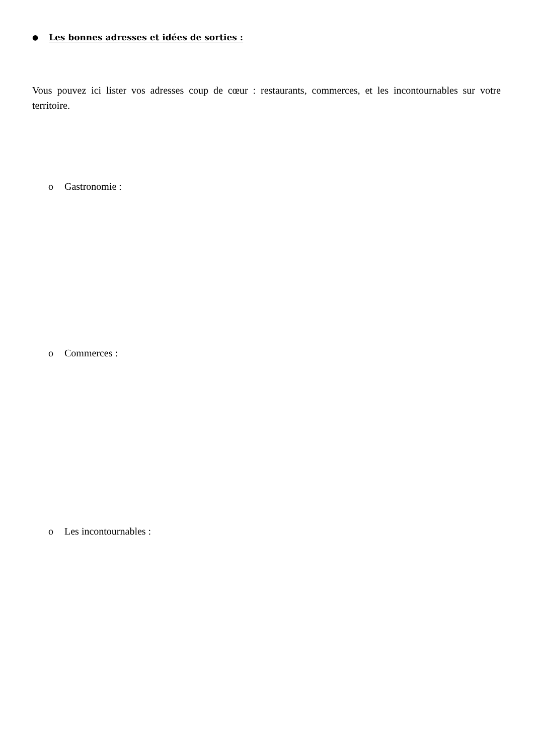● Les bonnes adresses et idées de sorties :
Vous pouvez ici lister vos adresses coup de cœur : restaurants, commerces, et les incontournables sur votre territoire.
o Gastronomie :
o Commerces :
o Les incontournables :